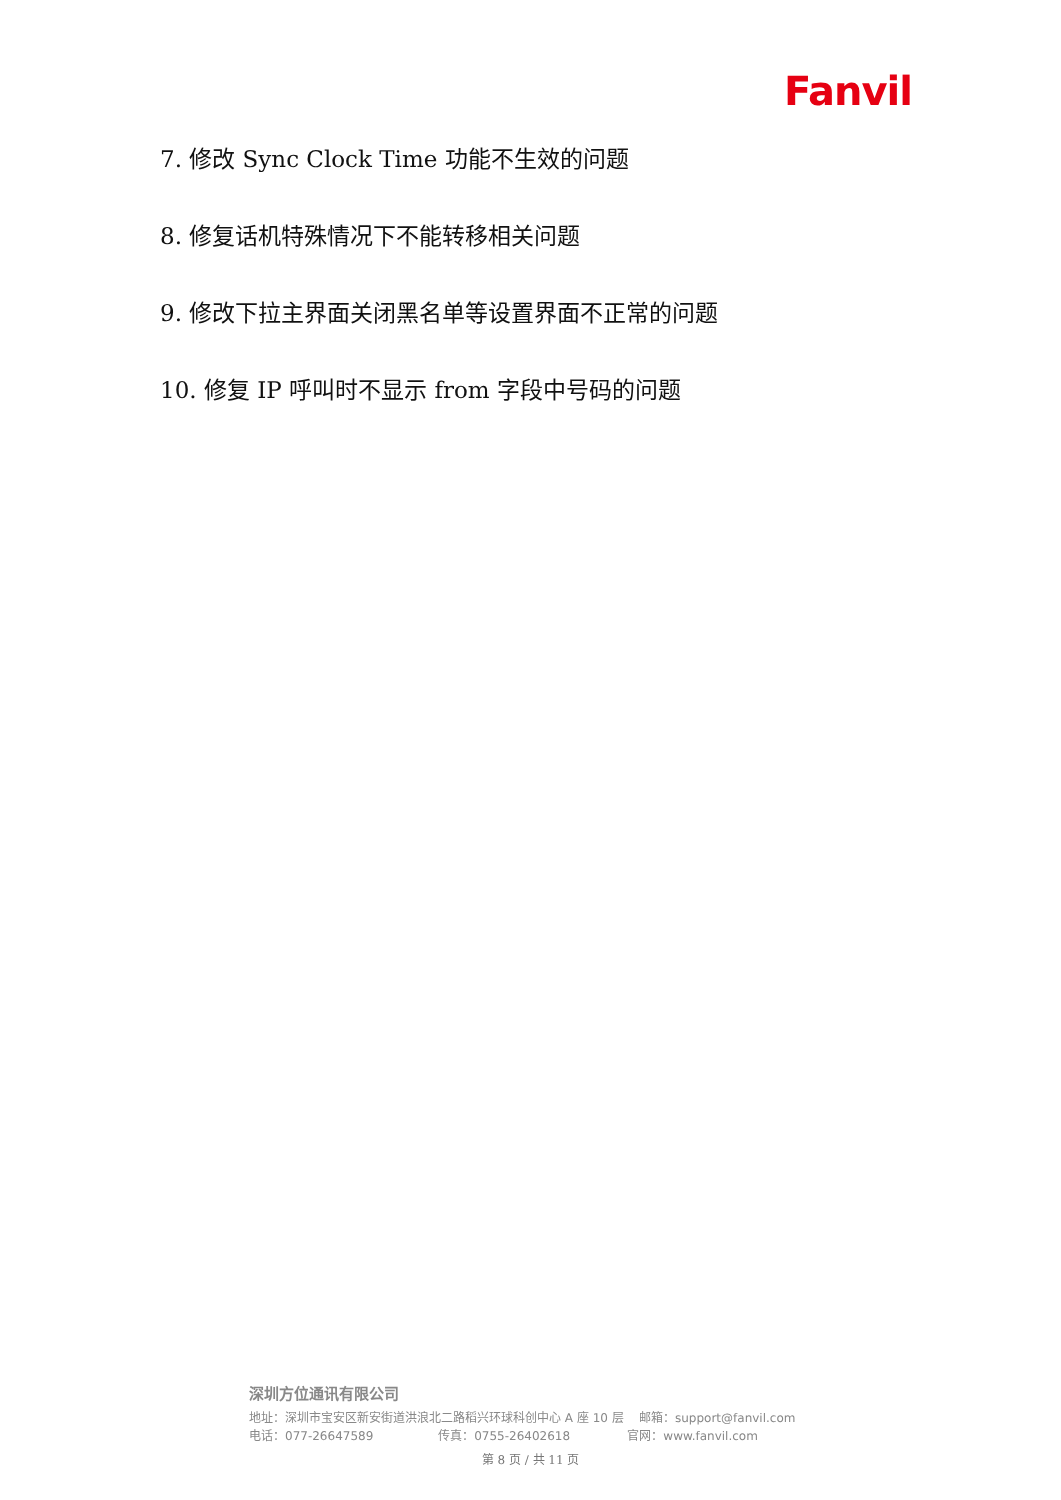Fanvil
7. 修改 Sync Clock Time 功能不生效的问题
8. 修复话机特殊情况下不能转移相关问题
9. 修改下拉主界面关闭黑名单等设置界面不正常的问题
10. 修复 IP 呼叫时不显示 from 字段中号码的问题
深圳方位通讯有限公司
地址：深圳市宝安区新安街道洪浪北二路稻兴环球科创中心 A 座 10 层 邮箱：support@fanvil.com
电话：077-26647589 传真：0755-26402618 官网：www.fanvil.com
第 8 页 / 共 11 页